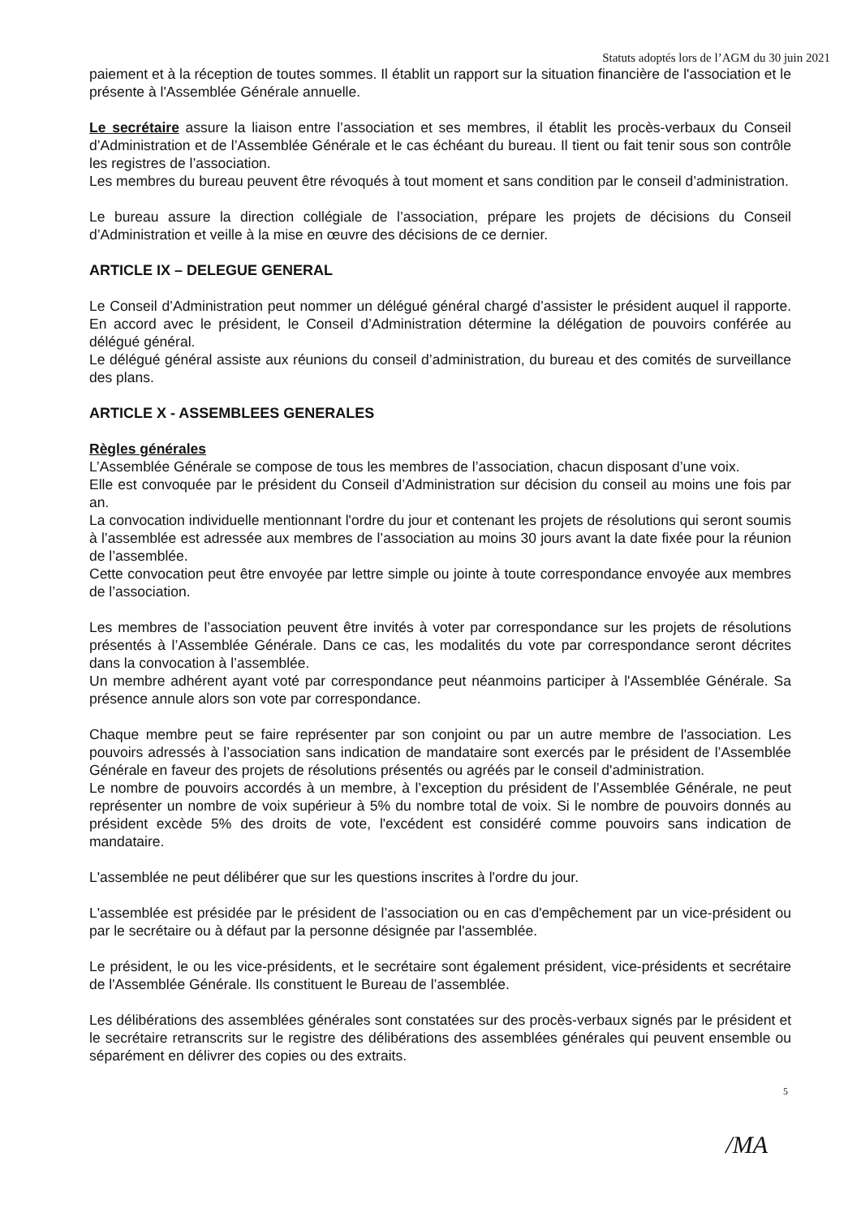Statuts adoptés lors de l’AGM du 30 juin 2021
paiement et à la réception de toutes sommes. Il établit un rapport sur la situation financière de l'association et le présente à l'Assemblée Générale annuelle.
Le secrétaire assure la liaison entre l’association et ses membres, il établit les procès-verbaux du Conseil d’Administration et de l’Assemblée Générale et le cas échéant du bureau. Il tient ou fait tenir sous son contrôle les registres de l’association.
Les membres du bureau peuvent être révoqués à tout moment et sans condition par le conseil d’administration.
Le bureau assure la direction collégiale de l’association, prépare les projets de décisions du Conseil d’Administration et veille à la mise en œuvre des décisions de ce dernier.
ARTICLE IX – DELEGUE GENERAL
Le Conseil d’Administration peut nommer un délégué général chargé d’assister le président auquel il rapporte. En accord avec le président, le Conseil d’Administration détermine la délégation de pouvoirs conférée au délégué général.
Le délégué général assiste aux réunions du conseil d’administration, du bureau et des comités de surveillance des plans.
ARTICLE X - ASSEMBLEES GENERALES
Règles générales
L’Assemblée Générale se compose de tous les membres de l’association, chacun disposant d’une voix.
Elle est convoquée par le président du Conseil d’Administration sur décision du conseil au moins une fois par an.
La convocation individuelle mentionnant l'ordre du jour et contenant les projets de résolutions qui seront soumis à l’assemblée est adressée aux membres de l’association au moins 30 jours avant la date fixée pour la réunion de l’assemblée.
Cette convocation peut être envoyée par lettre simple ou jointe à toute correspondance envoyée aux membres de l’association.
Les membres de l’association peuvent être invités à voter par correspondance sur les projets de résolutions présentés à l’Assemblée Générale. Dans ce cas, les modalités du vote par correspondance seront décrites dans la convocation à l’assemblée.
Un membre adhérent ayant voté par correspondance peut néanmoins participer à l'Assemblée Générale. Sa présence annule alors son vote par correspondance.
Chaque membre peut se faire représenter par son conjoint ou par un autre membre de l'association. Les pouvoirs adressés à l’association sans indication de mandataire sont exercés par le président de l’Assemblée Générale en faveur des projets de résolutions présentés ou agréés par le conseil d'administration.
Le nombre de pouvoirs accordés à un membre, à l’exception du président de l’Assemblée Générale, ne peut représenter un nombre de voix supérieur à 5% du nombre total de voix. Si le nombre de pouvoirs donnés au président excède 5% des droits de vote, l'excédent est considéré comme pouvoirs sans indication de mandataire.
L'assemblée ne peut délibérer que sur les questions inscrites à l'ordre du jour.
L'assemblée est présidée par le président de l’association ou en cas d'empêchement par un vice-président ou par le secrétaire ou à défaut par la personne désignée par l'assemblée.
Le président, le ou les vice-présidents, et le secrétaire sont également président, vice-présidents et secrétaire de l'Assemblée Générale. Ils constituent le Bureau de l’assemblée.
Les délibérations des assemblées générales sont constatées sur des procès-verbaux signés par le président et le secrétaire retranscrits sur le registre des délibérations des assemblées générales qui peuvent ensemble ou séparément en délivrer des copies ou des extraits.
5
/MA